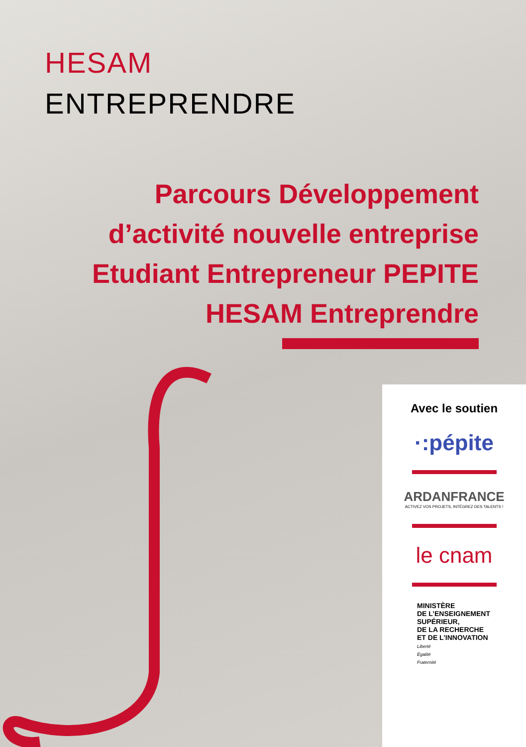HESAM
ENTREPRENDRE
Parcours Développement
d’activité nouvelle entreprise
Etudiant Entrepreneur PEPITE
HESAM Entreprendre
Avec le soutien
·:pépite
ARDANFRANCE
ACTIVEZ VOS PROJETS, INTÉGREZ DES TALENTS !
le cnam
MINISTÈRE
DE L’ENSEIGNEMENT
SUPÉRIEUR,
DE LA RECHERCHE
ET DE L’INNOVATION
Liberté
Égalité
Fraternité